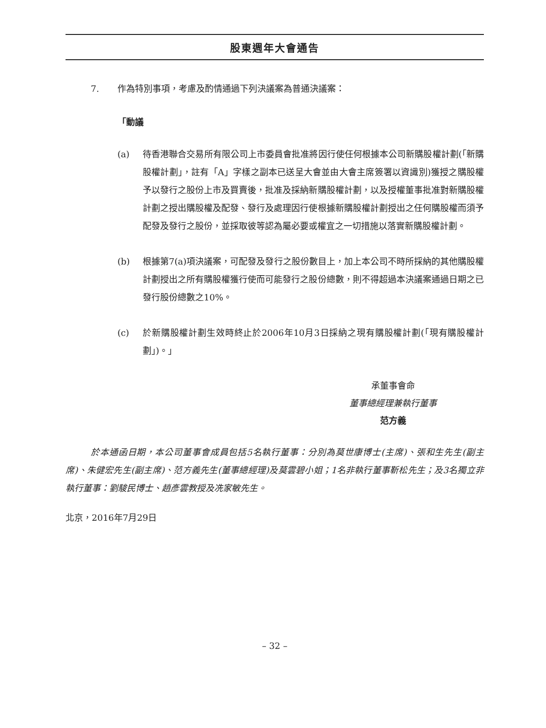股東週年大會通告
7. 作為特別事項，考慮及酌情通過下列決議案為普通決議案：
「動議
(a) 待香港聯合交易所有限公司上市委員會批准將因行使任何根據本公司新購股權計劃(「新購股權計劃」，註有「A」字樣之副本已送呈大會並由大會主席簽署以資識別)獲授之購股權予以發行之股份上市及買賣後，批准及採納新購股權計劃，以及授權董事批准對新購股權計劃之授出購股權及配發、發行及處理因行使根據新購股權計劃授出之任何購股權而須予配發及發行之股份，並採取彼等認為屬必要或權宜之一切措施以落實新購股權計劃。
(b) 根據第7(a)項決議案，可配發及發行之股份數目上，加上本公司不時所採納的其他購股權計劃授出之所有購股權獲行使而可能發行之股份總數，則不得超過本決議案通過日期之已發行股份總數之10%。
(c) 於新購股權計劃生效時終止於2006年10月3日採納之現有購股權計劃(「現有購股權計劃」)。」
承董事會命
董事總經理兼執行董事
范方義
於本通函日期，本公司董事會成員包括5名執行董事：分別為莫世康博士(主席)、張和生先生(副主席)、朱健宏先生(副主席)、范方義先生(董事總經理)及莫雲碧小姐；1名非執行董事靳松先生；及3名獨立非執行董事：劉駿民博士、趙彥雲教授及冼家敏先生。
北京，2016年7月29日
– 32 –